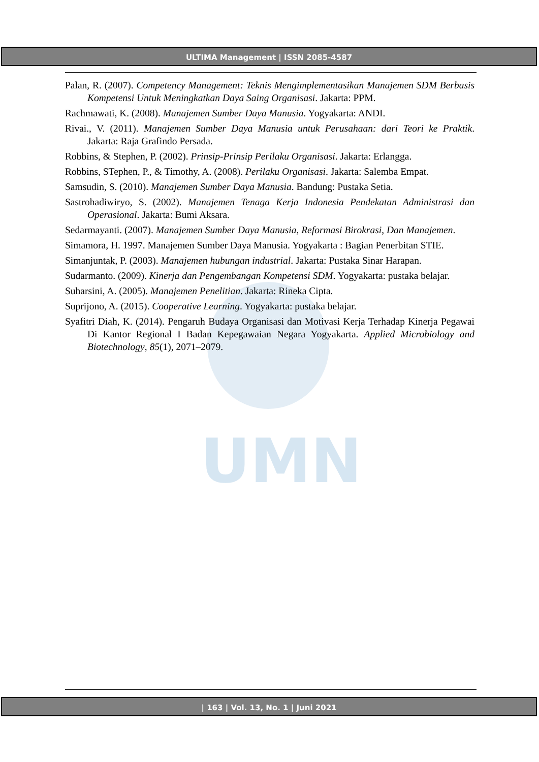UMN
ULTIMA Management | ISSN 2085-4587
Palan, R. (2007). Competency Management: Teknis Mengimplementasikan Manajemen SDM Berbasis Kompetensi Untuk Meningkatkan Daya Saing Organisasi. Jakarta: PPM.
Rachmawati, K. (2008). Manajemen Sumber Daya Manusia. Yogyakarta: ANDI.
Rivai., V. (2011). Manajemen Sumber Daya Manusia untuk Perusahaan: dari Teori ke Praktik. Jakarta: Raja Grafindo Persada.
Robbins, & Stephen, P. (2002). Prinsip-Prinsip Perilaku Organisasi. Jakarta: Erlangga.
Robbins, STephen, P., & Timothy, A. (2008). Perilaku Organisasi. Jakarta: Salemba Empat.
Samsudin, S. (2010). Manajemen Sumber Daya Manusia. Bandung: Pustaka Setia.
Sastrohadiwiryo, S. (2002). Manajemen Tenaga Kerja Indonesia Pendekatan Administrasi dan Operasional. Jakarta: Bumi Aksara.
Sedarmayanti. (2007). Manajemen Sumber Daya Manusia, Reformasi Birokrasi, Dan Manajemen.
Simamora, H. 1997. Manajemen Sumber Daya Manusia. Yogyakarta : Bagian Penerbitan STIE.
Simanjuntak, P. (2003). Manajemen hubungan industrial. Jakarta: Pustaka Sinar Harapan.
Sudarmanto. (2009). Kinerja dan Pengembangan Kompetensi SDM. Yogyakarta: pustaka belajar.
Suharsini, A. (2005). Manajemen Penelitian. Jakarta: Rineka Cipta.
Suprijono, A. (2015). Cooperative Learning. Yogyakarta: pustaka belajar.
Syafitri Diah, K. (2014). Pengaruh Budaya Organisasi dan Motivasi Kerja Terhadap Kinerja Pegawai Di Kantor Regional I Badan Kepegawaian Negara Yogyakarta. Applied Microbiology and Biotechnology, 85(1), 2071–2079.
| 163 | Vol. 13, No. 1 | Juni 2021